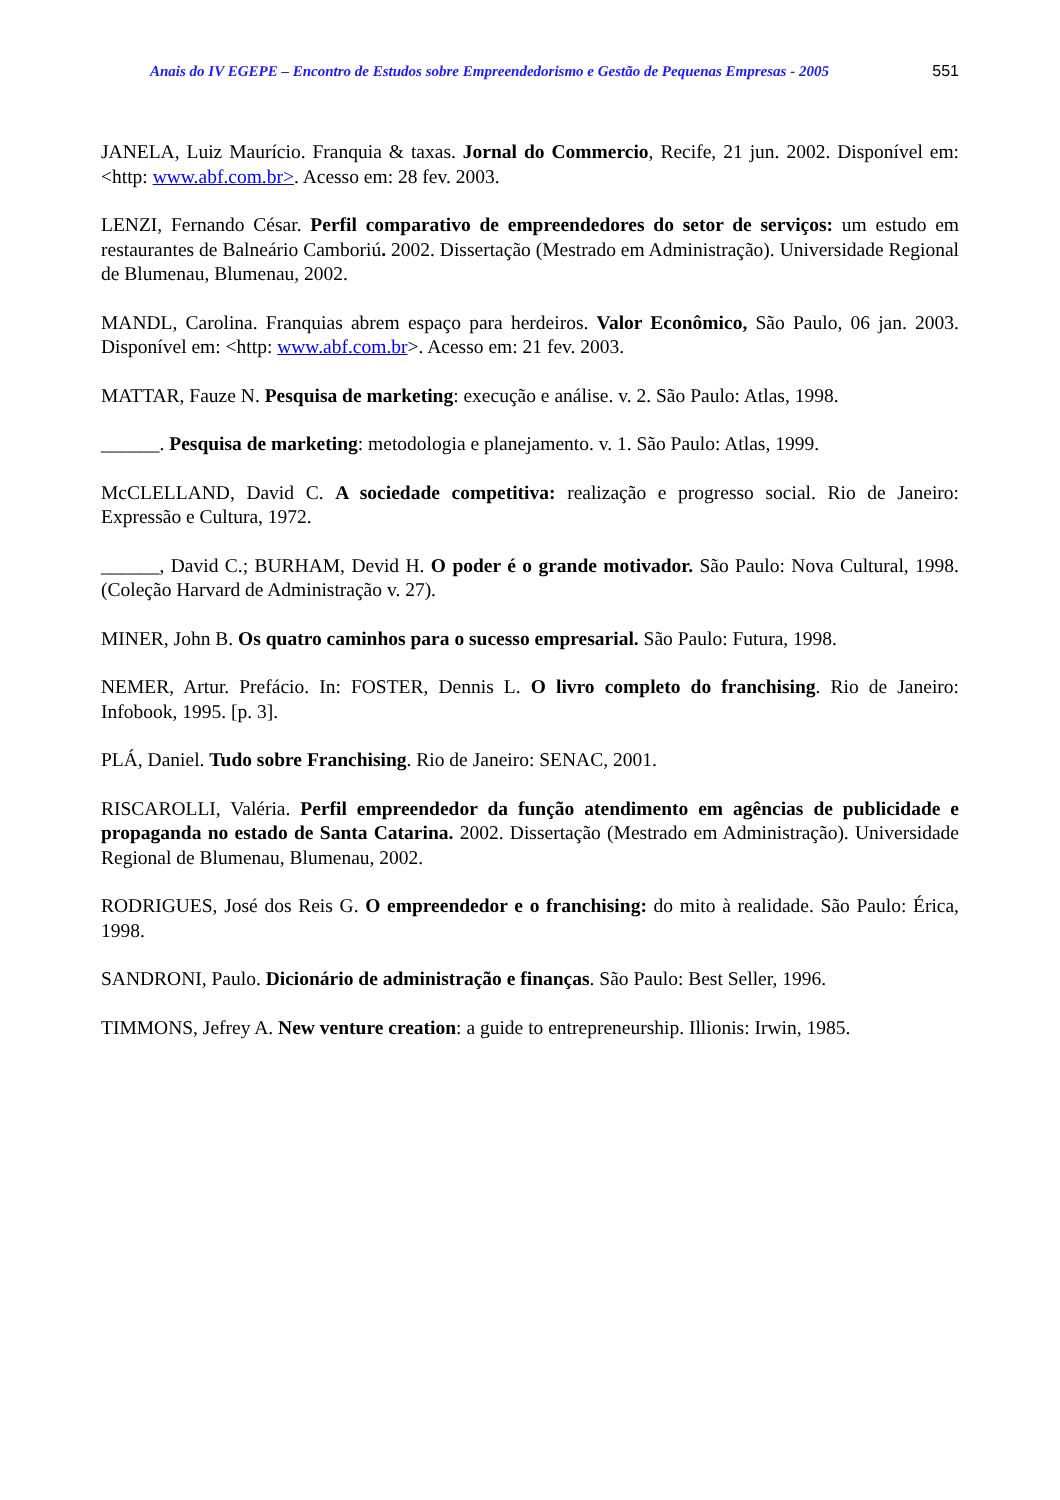Anais do IV EGEPE – Encontro de Estudos sobre Empreendedorismo e Gestão de Pequenas Empresas - 2005 551
JANELA, Luiz Maurício. Franquia & taxas. Jornal do Commercio, Recife, 21 jun. 2002. Disponível em: <http: www.abf.com.br>. Acesso em: 28 fev. 2003.
LENZI, Fernando César. Perfil comparativo de empreendedores do setor de serviços: um estudo em restaurantes de Balneário Camboriú. 2002. Dissertação (Mestrado em Administração). Universidade Regional de Blumenau, Blumenau, 2002.
MANDL, Carolina. Franquias abrem espaço para herdeiros. Valor Econômico, São Paulo, 06 jan. 2003. Disponível em: <http: www.abf.com.br>. Acesso em: 21 fev. 2003.
MATTAR, Fauze N. Pesquisa de marketing: execução e análise. v. 2. São Paulo: Atlas, 1998.
______. Pesquisa de marketing: metodologia e planejamento. v. 1. São Paulo: Atlas, 1999.
McCLELLAND, David C. A sociedade competitiva: realização e progresso social. Rio de Janeiro: Expressão e Cultura, 1972.
______, David C.; BURHAM, Devid H. O poder é o grande motivador. São Paulo: Nova Cultural, 1998. (Coleção Harvard de Administração v. 27).
MINER, John B. Os quatro caminhos para o sucesso empresarial. São Paulo: Futura, 1998.
NEMER, Artur. Prefácio. In: FOSTER, Dennis L. O livro completo do franchising. Rio de Janeiro: Infobook, 1995. [p. 3].
PLÁ, Daniel. Tudo sobre Franchising. Rio de Janeiro: SENAC, 2001.
RISCAROLLI, Valéria. Perfil empreendedor da função atendimento em agências de publicidade e propaganda no estado de Santa Catarina. 2002. Dissertação (Mestrado em Administração). Universidade Regional de Blumenau, Blumenau, 2002.
RODRIGUES, José dos Reis G. O empreendedor e o franchising: do mito à realidade. São Paulo: Érica, 1998.
SANDRONI, Paulo. Dicionário de administração e finanças. São Paulo: Best Seller, 1996.
TIMMONS, Jefrey A. New venture creation: a guide to entrepreneurship. Illionis: Irwin, 1985.